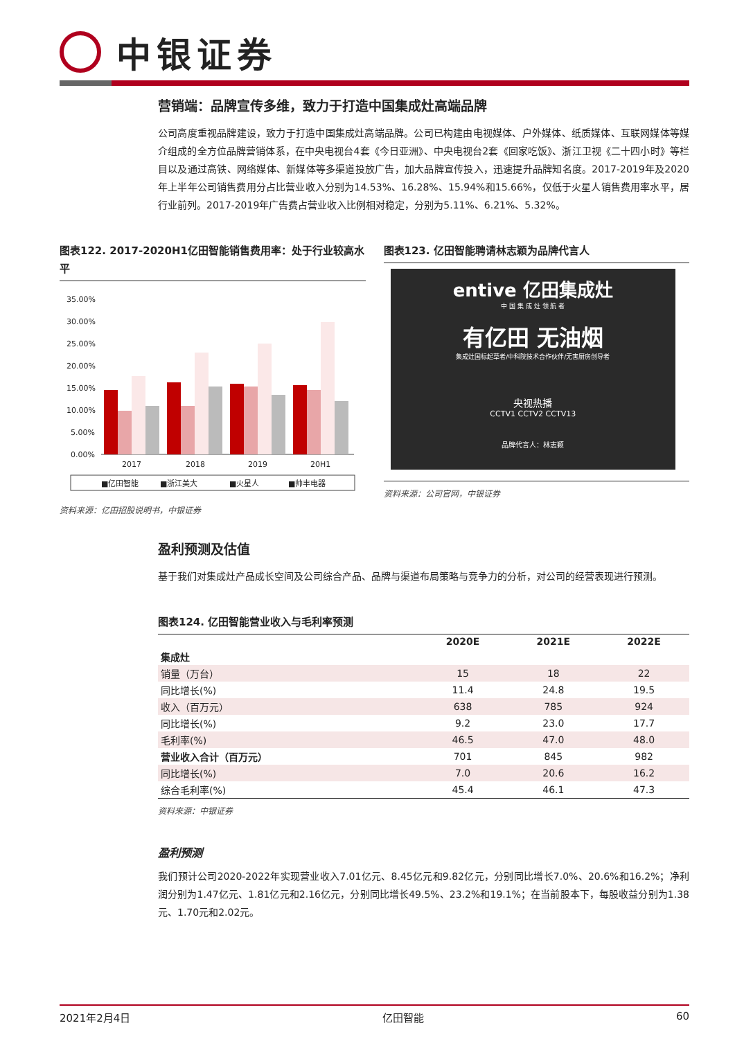中银证券
营销端：品牌宣传多维，致力于打造中国集成灶高端品牌
公司高度重视品牌建设，致力于打造中国集成灶高端品牌。公司已构建由电视媒体、户外媒体、纸质媒体、互联网媒体等媒介组成的全方位品牌营销体系，在中央电视台4套《今日亚洲》、中央电视台2套《回家吃饭》、浙江卫视《二十四小时》等栏目以及通过高铁、网络媒体、新媒体等多渠道投放广告，加大品牌宣传投入，迅速提升品牌知名度。2017-2019年及2020年上半年公司销售费用分占比营业收入分别为14.53%、16.28%、15.94%和15.66%，仅低于火星人销售费用率水平，居行业前列。2017-2019年广告费占营业收入比例相对稳定，分别为5.11%、6.21%、5.32%。
图表122. 2017-2020H1亿田智能销售费用率：处于行业较高水平
35.00%
30.00%
25.00%
20.00%
15.00%
10.00%
5.00%
0.00%
2017
2018
2019
20H1
■亿田智能
■浙江美大
■火星人
■帅丰电器
资料来源：亿田招股说明书，中银证券
图表123. 亿田智能聘请林志颖为品牌代言人
entive 亿田集成灶
中 国 集 成 灶 领 航 者
有亿田 无油烟
集成灶国标起草者/中科院技术合作伙伴/无害厨房创导者
央视热播
CCTV1 CCTV2 CCTV13
品牌代言人：林志颖
资料来源：公司官网，中银证券
盈利预测及估值
基于我们对集成灶产品成长空间及公司综合产品、品牌与渠道布局策略与竞争力的分析，对公司的经营表现进行预测。
图表124. 亿田智能营业收入与毛利率预测
| | 2020E | 2021E | 2022E |
| --- | --- | --- | --- |
| 集成灶 | | | |
| 销量（万台） | 15 | 18 | 22 |
| 同比增长(%) | 11.4 | 24.8 | 19.5 |
| 收入（百万元） | 638 | 785 | 924 |
| 同比增长(%) | 9.2 | 23.0 | 17.7 |
| 毛利率(%) | 46.5 | 47.0 | 48.0 |
| 营业收入合计（百万元） | 701 | 845 | 982 |
| 同比增长(%) | 7.0 | 20.6 | 16.2 |
| 综合毛利率(%) | 45.4 | 46.1 | 47.3 |
资料来源：中银证券
盈利预测
我们预计公司2020-2022年实现营业收入7.01亿元、8.45亿元和9.82亿元，分别同比增长7.0%、20.6%和16.2%；净利润分别为1.47亿元、1.81亿元和2.16亿元，分别同比增长49.5%、23.2%和19.1%；在当前股本下，每股收益分别为1.38元、1.70元和2.02元。
2021年2月4日 亿田智能 60